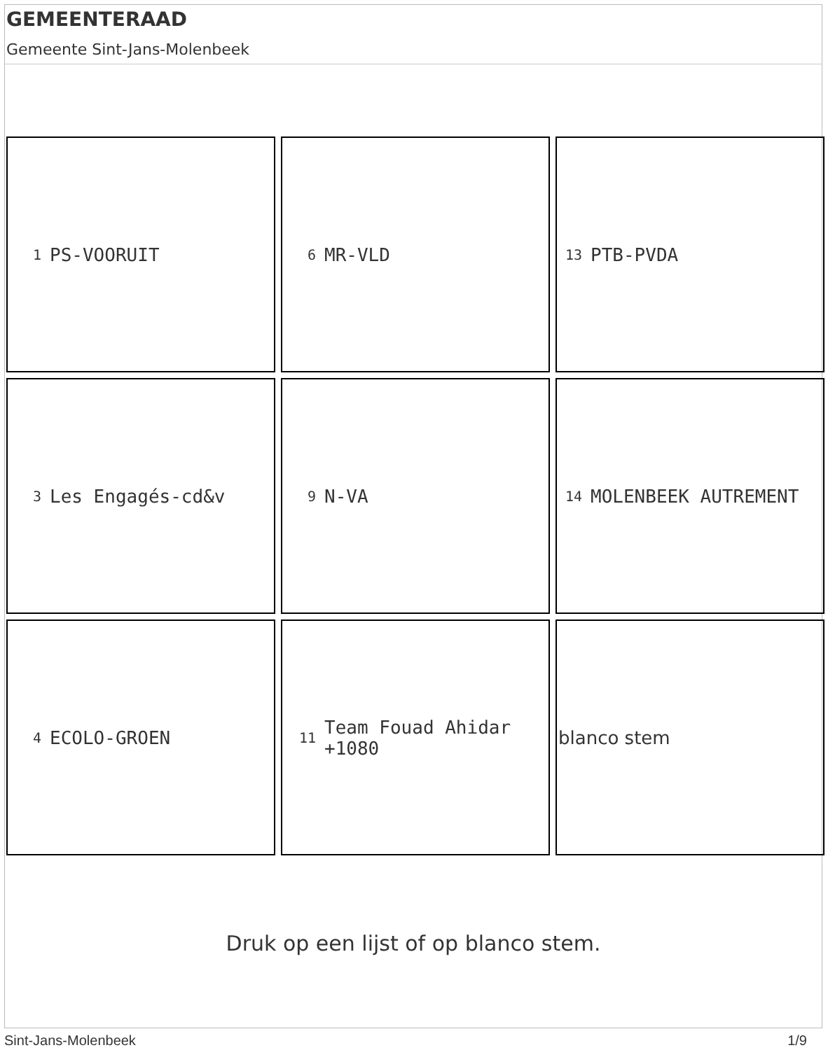GEMEENTERAAD
Gemeente Sint-Jans-Molenbeek
1 PS-VOORUIT
6 MR-VLD
13 PTB-PVDA
3 Les Engagés-cd&v
9 N-VA
14 MOLENBEEK AUTREMENT
4 ECOLO-GROEN
11 Team Fouad Ahidar
+1080
blanco stem
Druk op een lijst of op blanco stem.
Sint-Jans-Molenbeek 1/9